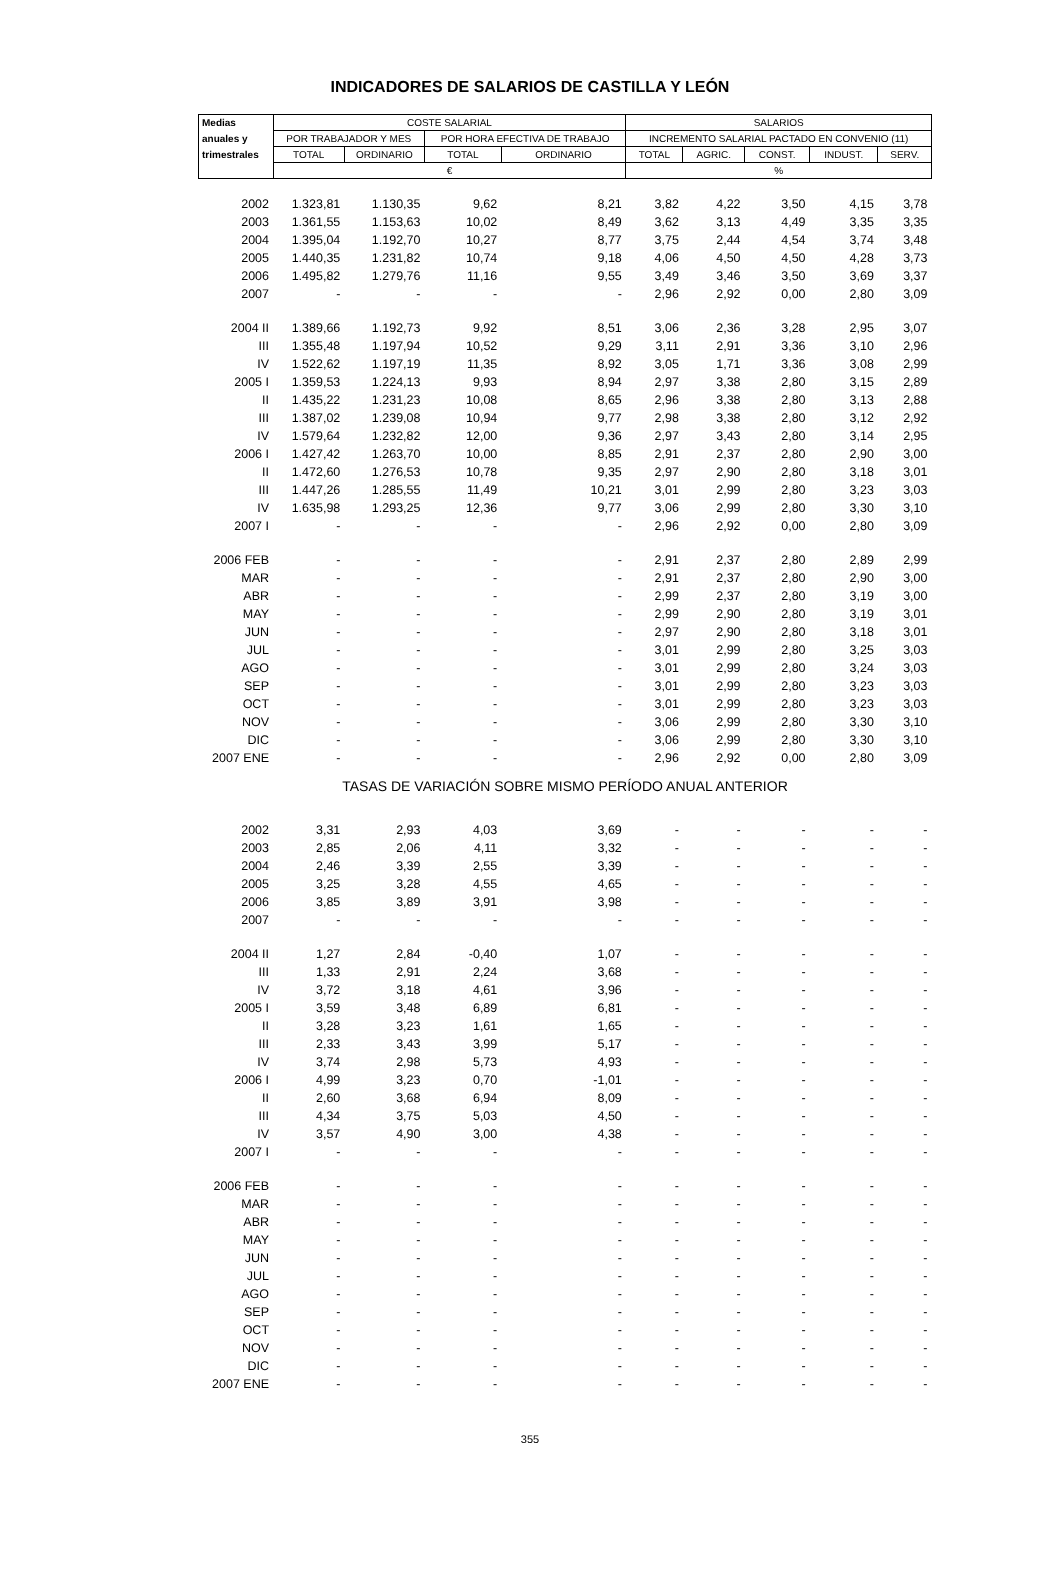INDICADORES DE SALARIOS DE CASTILLA Y LEÓN
| Medias | COSTE SALARIAL | | | | SALARIOS | | | | |
| --- | --- | --- | --- | --- | --- | --- | --- | --- | --- |
| anuales y | POR TRABAJADOR Y MES | | POR HORA EFECTIVA DE TRABAJO | | INCREMENTO SALARIAL PACTADO EN CONVENIO (11) | | | | |
| trimestrales | TOTAL | ORDINARIO | TOTAL | ORDINARIO | TOTAL | AGRIC. | CONST. | INDUST. | SERV. |
| | € | | | | % | | | | |
| 2002 | 1.323,81 | 1.130,35 | 9,62 | 8,21 | 3,82 | 4,22 | 3,50 | 4,15 | 3,78 |
| 2003 | 1.361,55 | 1.153,63 | 10,02 | 8,49 | 3,62 | 3,13 | 4,49 | 3,35 | 3,35 |
| 2004 | 1.395,04 | 1.192,70 | 10,27 | 8,77 | 3,75 | 2,44 | 4,54 | 3,74 | 3,48 |
| 2005 | 1.440,35 | 1.231,82 | 10,74 | 9,18 | 4,06 | 4,50 | 4,50 | 4,28 | 3,73 |
| 2006 | 1.495,82 | 1.279,76 | 11,16 | 9,55 | 3,49 | 3,46 | 3,50 | 3,69 | 3,37 |
| 2007 | - | - | - | - | 2,96 | 2,92 | 0,00 | 2,80 | 3,09 |
| 2004 II | 1.389,66 | 1.192,73 | 9,92 | 8,51 | 3,06 | 2,36 | 3,28 | 2,95 | 3,07 |
| III | 1.355,48 | 1.197,94 | 10,52 | 9,29 | 3,11 | 2,91 | 3,36 | 3,10 | 2,96 |
| IV | 1.522,62 | 1.197,19 | 11,35 | 8,92 | 3,05 | 1,71 | 3,36 | 3,08 | 2,99 |
| 2005 I | 1.359,53 | 1.224,13 | 9,93 | 8,94 | 2,97 | 3,38 | 2,80 | 3,15 | 2,89 |
| II | 1.435,22 | 1.231,23 | 10,08 | 8,65 | 2,96 | 3,38 | 2,80 | 3,13 | 2,88 |
| III | 1.387,02 | 1.239,08 | 10,94 | 9,77 | 2,98 | 3,38 | 2,80 | 3,12 | 2,92 |
| IV | 1.579,64 | 1.232,82 | 12,00 | 9,36 | 2,97 | 3,43 | 2,80 | 3,14 | 2,95 |
| 2006 I | 1.427,42 | 1.263,70 | 10,00 | 8,85 | 2,91 | 2,37 | 2,80 | 2,90 | 3,00 |
| II | 1.472,60 | 1.276,53 | 10,78 | 9,35 | 2,97 | 2,90 | 2,80 | 3,18 | 3,01 |
| III | 1.447,26 | 1.285,55 | 11,49 | 10,21 | 3,01 | 2,99 | 2,80 | 3,23 | 3,03 |
| IV | 1.635,98 | 1.293,25 | 12,36 | 9,77 | 3,06 | 2,99 | 2,80 | 3,30 | 3,10 |
| 2007 I | - | - | - | - | 2,96 | 2,92 | 0,00 | 2,80 | 3,09 |
| 2006 FEB | - | - | - | - | 2,91 | 2,37 | 2,80 | 2,89 | 2,99 |
| MAR | - | - | - | - | 2,91 | 2,37 | 2,80 | 2,90 | 3,00 |
| ABR | - | - | - | - | 2,99 | 2,37 | 2,80 | 3,19 | 3,00 |
| MAY | - | - | - | - | 2,99 | 2,90 | 2,80 | 3,19 | 3,01 |
| JUN | - | - | - | - | 2,97 | 2,90 | 2,80 | 3,18 | 3,01 |
| JUL | - | - | - | - | 3,01 | 2,99 | 2,80 | 3,25 | 3,03 |
| AGO | - | - | - | - | 3,01 | 2,99 | 2,80 | 3,24 | 3,03 |
| SEP | - | - | - | - | 3,01 | 2,99 | 2,80 | 3,23 | 3,03 |
| OCT | - | - | - | - | 3,01 | 2,99 | 2,80 | 3,23 | 3,03 |
| NOV | - | - | - | - | 3,06 | 2,99 | 2,80 | 3,30 | 3,10 |
| DIC | - | - | - | - | 3,06 | 2,99 | 2,80 | 3,30 | 3,10 |
| 2007 ENE | - | - | - | - | 2,96 | 2,92 | 0,00 | 2,80 | 3,09 |
| TASAS DE VARIACIÓN SOBRE MISMO PERÍODO ANUAL ANTERIOR | | | | | | | | | |
| 2002 | 3,31 | 2,93 | 4,03 | 3,69 | - | - | - | - | - |
| 2003 | 2,85 | 2,06 | 4,11 | 3,32 | - | - | - | - | - |
| 2004 | 2,46 | 3,39 | 2,55 | 3,39 | - | - | - | - | - |
| 2005 | 3,25 | 3,28 | 4,55 | 4,65 | - | - | - | - | - |
| 2006 | 3,85 | 3,89 | 3,91 | 3,98 | - | - | - | - | - |
| 2007 | - | - | - | - | - | - | - | - | - |
| 2004 II | 1,27 | 2,84 | -0,40 | 1,07 | - | - | - | - | - |
| III | 1,33 | 2,91 | 2,24 | 3,68 | - | - | - | - | - |
| IV | 3,72 | 3,18 | 4,61 | 3,96 | - | - | - | - | - |
| 2005 I | 3,59 | 3,48 | 6,89 | 6,81 | - | - | - | - | - |
| II | 3,28 | 3,23 | 1,61 | 1,65 | - | - | - | - | - |
| III | 2,33 | 3,43 | 3,99 | 5,17 | - | - | - | - | - |
| IV | 3,74 | 2,98 | 5,73 | 4,93 | - | - | - | - | - |
| 2006 I | 4,99 | 3,23 | 0,70 | -1,01 | - | - | - | - | - |
| II | 2,60 | 3,68 | 6,94 | 8,09 | - | - | - | - | - |
| III | 4,34 | 3,75 | 5,03 | 4,50 | - | - | - | - | - |
| IV | 3,57 | 4,90 | 3,00 | 4,38 | - | - | - | - | - |
| 2007 I | - | - | - | - | - | - | - | - | - |
| 2006 FEB | - | - | - | - | - | - | - | - | - |
| MAR | - | - | - | - | - | - | - | - | - |
| ABR | - | - | - | - | - | - | - | - | - |
| MAY | - | - | - | - | - | - | - | - | - |
| JUN | - | - | - | - | - | - | - | - | - |
| JUL | - | - | - | - | - | - | - | - | - |
| AGO | - | - | - | - | - | - | - | - | - |
| SEP | - | - | - | - | - | - | - | - | - |
| OCT | - | - | - | - | - | - | - | - | - |
| NOV | - | - | - | - | - | - | - | - | - |
| DIC | - | - | - | - | - | - | - | - | - |
| 2007 ENE | - | - | - | - | - | - | - | - | - |
355